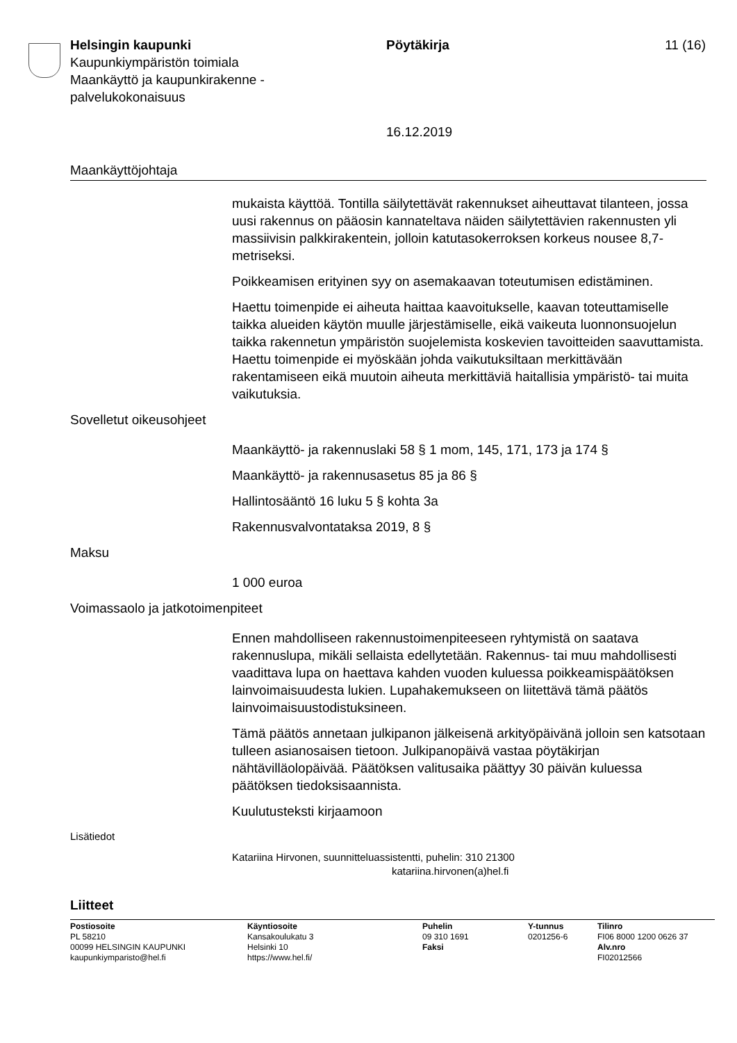Helsingin kaupunki
Kaupunkiympäristön toimiala
Maankäyttö ja kaupunkirakenne -
palvelukokonaisuus
Pöytäkirja
16.12.2019
11 (16)
Maankäyttöjohtaja
mukaista käyttöä. Tontilla säilytettävät rakennukset aiheuttavat tilanteen, jossa uusi rakennus on pääosin kannateltava näiden säilytettävien rakennusten yli massiivisin palkkirakentein, jolloin katutasokerroksen korkeus nousee 8,7-metriseksi.
Poikkeamisen erityinen syy on asemakaavan toteutumisen edistäminen.
Haettu toimenpide ei aiheuta haittaa kaavoitukselle, kaavan toteuttamiselle taikka alueiden käytön muulle järjestämiselle, eikä vaikeuta luonnonsuojelun taikka rakennetun ympäristön suojelemista koskevien tavoitteiden saavuttamista. Haettu toimenpide ei myöskään johda vaikutuksiltaan merkittävään rakentamiseen eikä muutoin aiheuta merkittäviä haitallisia ympäristö- tai muita vaikutuksia.
Sovelletut oikeusohjeet
Maankäyttö- ja rakennuslaki 58 § 1 mom, 145, 171, 173 ja 174 §
Maankäyttö- ja rakennusasetus 85 ja 86 §
Hallintosääntö 16 luku 5 § kohta 3a
Rakennusvalvontataksa 2019, 8 §
Maksu
1 000 euroa
Voimassaolo ja jatkotoimenpiteet
Ennen mahdolliseen rakennustoimenpiteeseen ryhtymistä on saatava rakennuslupa, mikäli sellaista edellytetään. Rakennus- tai muu mahdollisesti vaadittava lupa on haettava kahden vuoden kuluessa poikkeamispäätöksen lainvoimaisuudesta lukien. Lupahakemukseen on liitettävä tämä päätös lainvoimaisuustodistuksineen.
Tämä päätös annetaan julkipanon jälkeisenä arkityöpäivänä jolloin sen katsotaan tulleen asianosaisen tietoon. Julkipanopäivä vastaa pöytäkirjan nähtävilläolopäivää. Päätöksen valitusaika päättyy 30 päivän kuluessa päätöksen tiedoksisaannista.
Kuulutusteksti kirjaamoon
Lisätiedot
Katariina Hirvonen, suunnitteluassistentti, puhelin: 310 21300
katariina.hirvonen(a)hel.fi
Liitteet
Postiosoite
PL 58210
00099 HELSINGIN KAUPUNKI
kaupunkiymparisto@hel.fi
Käyntiosoite
Kansakoulukatu 3
Helsinki 10
https://www.hel.fi/
Puhelin
09 310 1691
Faksi
Y-tunnus
0201256-6
Tilinro
FI06 8000 1200 0626 37
Alv.nro
FI02012566